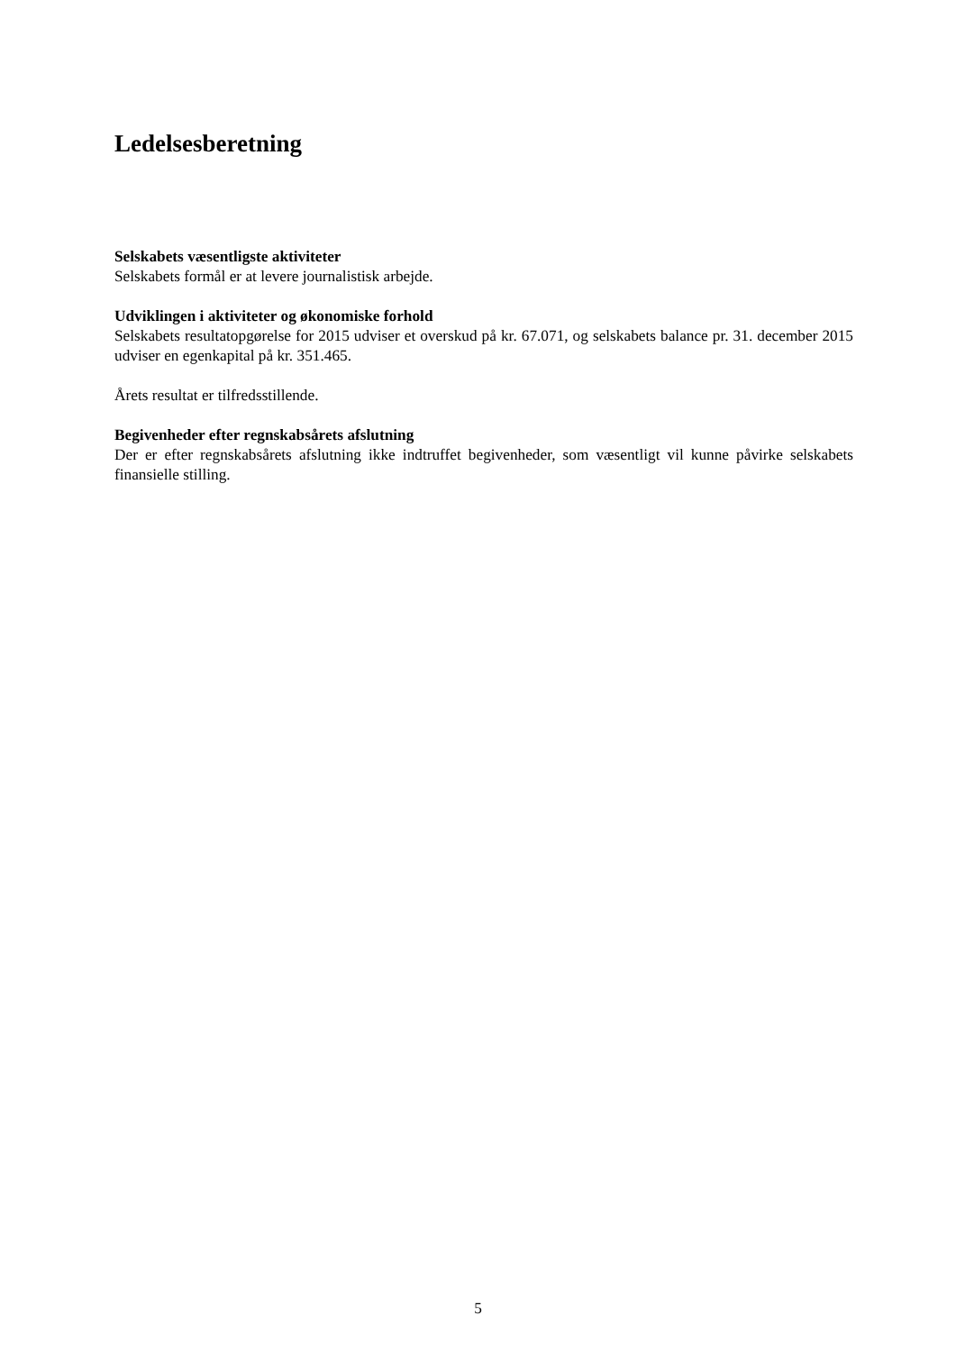Ledelsesberetning
Selskabets væsentligste aktiviteter
Selskabets formål er at levere journalistisk arbejde.
Udviklingen i aktiviteter og økonomiske forhold
Selskabets resultatopgørelse for 2015 udviser et overskud på kr. 67.071, og selskabets balance pr. 31. december 2015 udviser en egenkapital på kr. 351.465.
Årets resultat er tilfredsstillende.
Begivenheder efter regnskabsårets afslutning
Der er efter regnskabsårets afslutning ikke indtruffet begivenheder, som væsentligt vil kunne påvirke selskabets finansielle stilling.
5